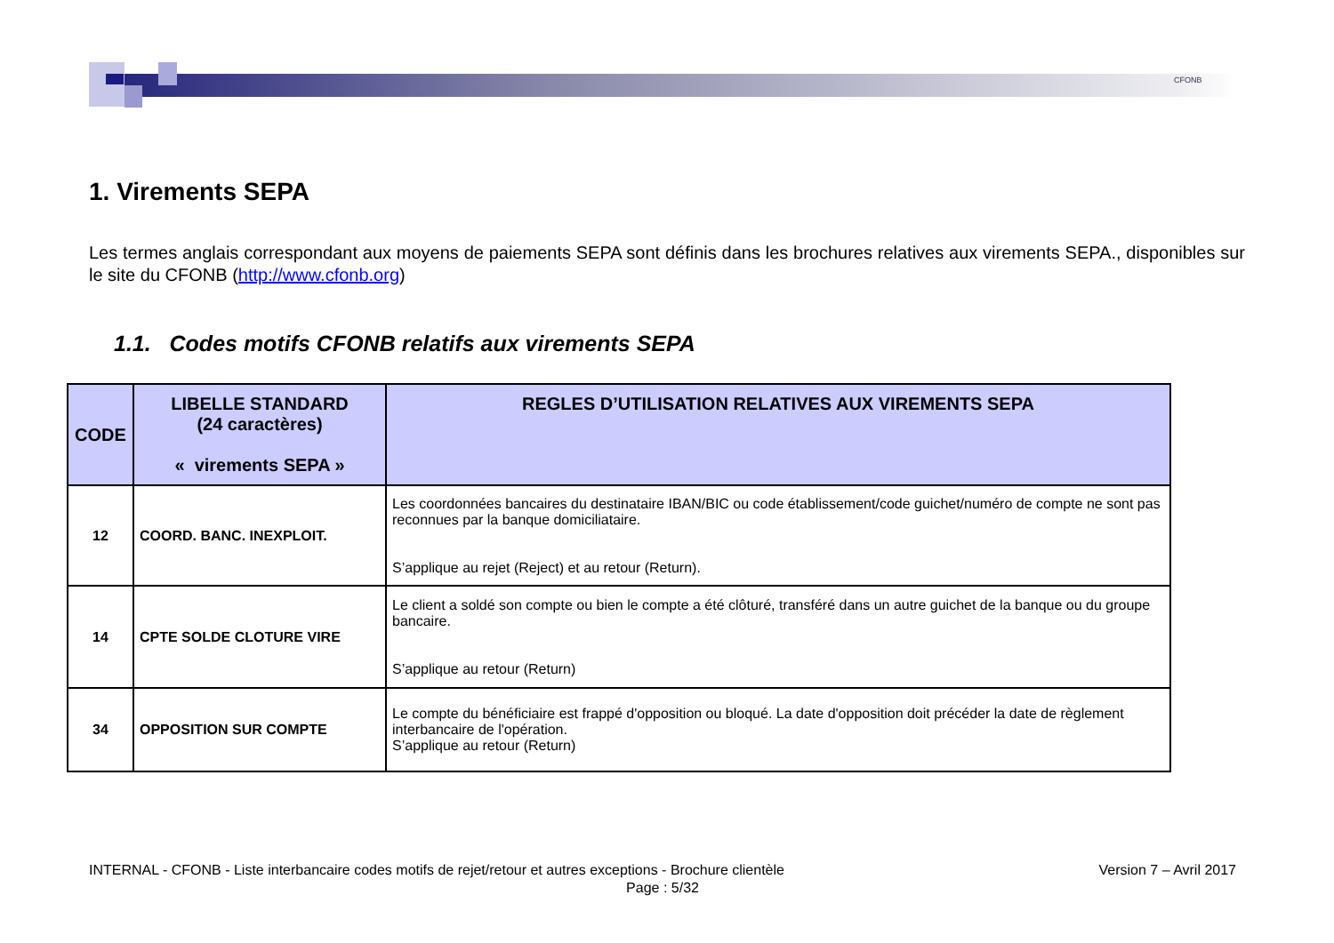CFONB
1. Virements SEPA
Les termes anglais correspondant aux moyens de paiements SEPA sont définis dans les brochures relatives aux virements SEPA., disponibles sur le site du CFONB (http://www.cfonb.org)
1.1. Codes motifs CFONB relatifs aux virements SEPA
| CODE | LIBELLE STANDARD (24 caractères) « virements SEPA » | REGLES D’UTILISATION RELATIVES AUX VIREMENTS SEPA |
| --- | --- | --- |
| 12 | COORD. BANC. INEXPLOIT. | Les coordonnées bancaires du destinataire IBAN/BIC ou code établissement/code guichet/numéro de compte ne sont pas reconnues par la banque domiciliataire. S’applique au rejet (Reject) et au retour (Return). |
| 14 | CPTE SOLDE CLOTURE VIRE | Le client a soldé son compte ou bien le compte a été clôturé, transféré dans un autre guichet de la banque ou du groupe bancaire. S’applique au retour (Return) |
| 34 | OPPOSITION SUR COMPTE | Le compte du bénéficiaire est frappé d'opposition ou bloqué. La date d'opposition doit précéder la date de règlement interbancaire de l'opération. S’applique au retour (Return) |
INTERNAL - CFONB - Liste interbancaire codes motifs de rejet/retour et autres exceptions - Brochure clientèle Version 7 – Avril 2017
Page : 5/32